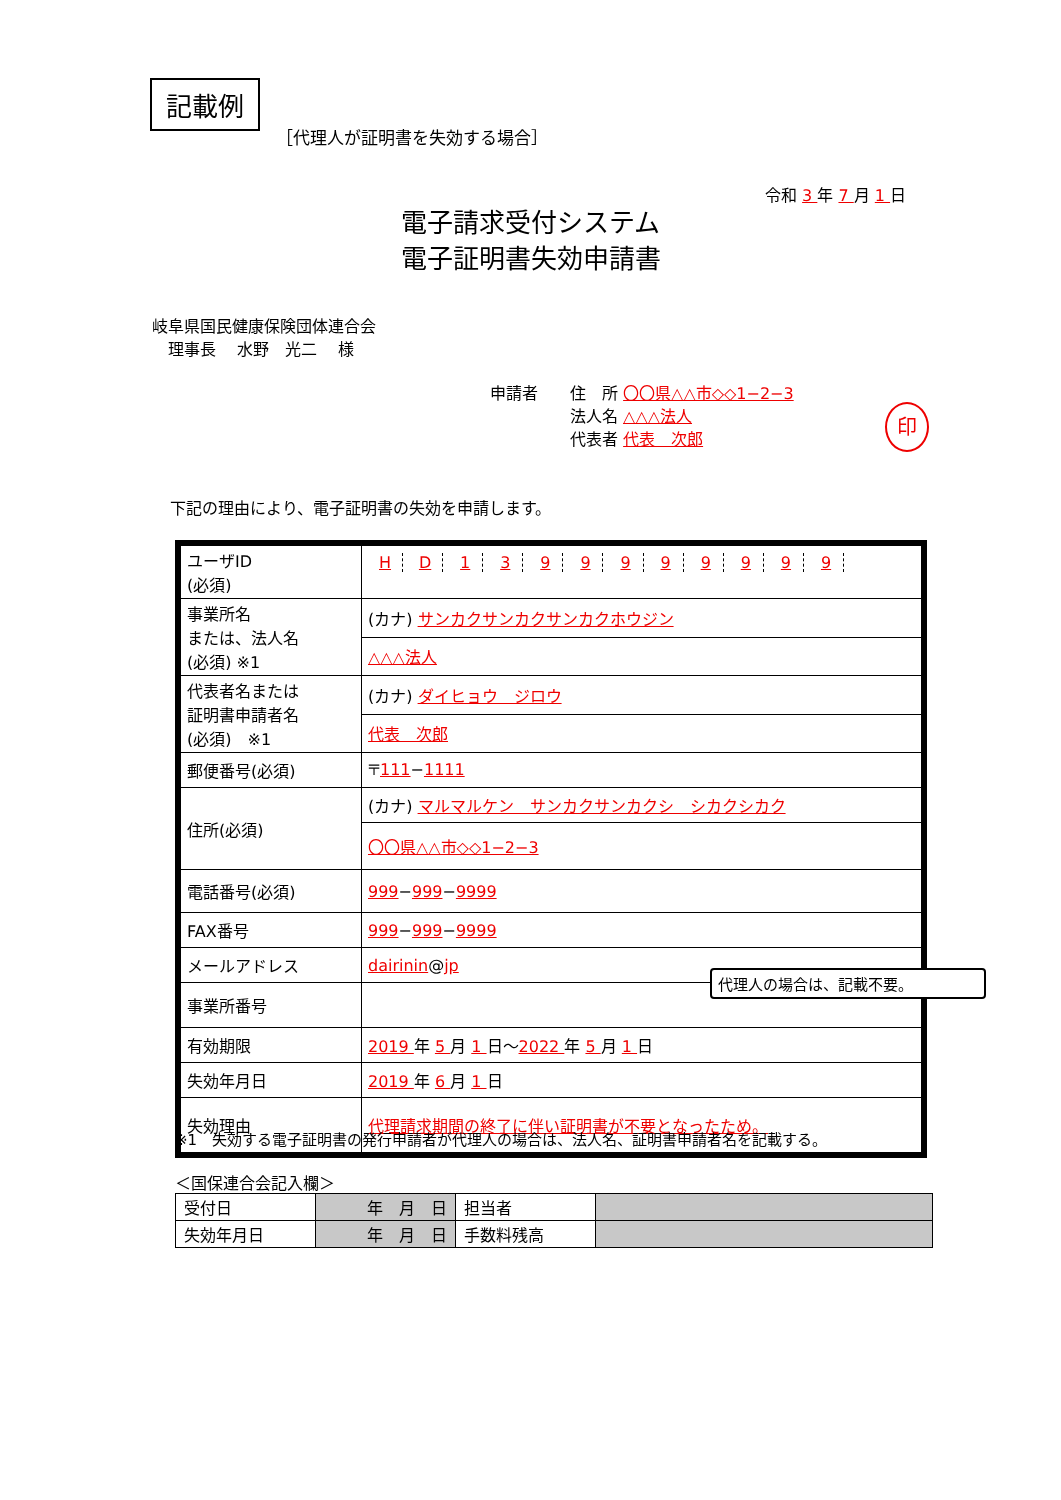記載例
［代理人が証明書を失効する場合］
令和 3 年 7 月 1 日
電子請求受付システム
電子証明書失効申請書
岐阜県国民健康保険団体連合会
　理事長　 水野　光二　 様
申請者　　住　所 〇〇県△△市◇◇1−2−3
　　　　　法人名 △△△法人
　　　　　代表者 代表　次郎
印
下記の理由により、電子証明書の失効を申請します。
| ユーザID (必須) | H D 1 3 9 9 9 9 9 9 9 9 |
| 事業所名 または、法人名 (必須) ※1 | (カナ) サンカクサンカクサンカクホウジン |
| | △△△法人 |
| 代表者名または 証明書申請者名 (必須) ※1 | (カナ) ダイヒョウ ジロウ |
| | 代表 次郎 |
| 郵便番号(必須) | 〒 111 − 1111 |
| 住所(必須) | (カナ) マルマルケン サンカクサンカクシ シカクシカク |
| | 〇〇県△△市◇◇1−2−3 |
| 電話番号(必須) | 999 − 999 − 9999 |
| FAX番号 | 999 − 999 − 9999 |
| メールアドレス | dairinin @ jp |
| 事業所番号 | |
| 有効期限 | 2019 年 5 月 1 日〜 2022 年 5 月 1 日 |
| 失効年月日 | 2019 年 6 月 1 日 |
| 失効理由 | 代理請求期間の終了に伴い証明書が不要となったため。 |
代理人の場合は、記載不要。
※1　失効する電子証明書の発行申請者が代理人の場合は、法人名、証明書申請者名を記載する。
＜国保連合会記入欄＞
| 受付日 | 年 月 日 | 担当者 | |
| 失効年月日 | 年 月 日 | 手数料残高 | |